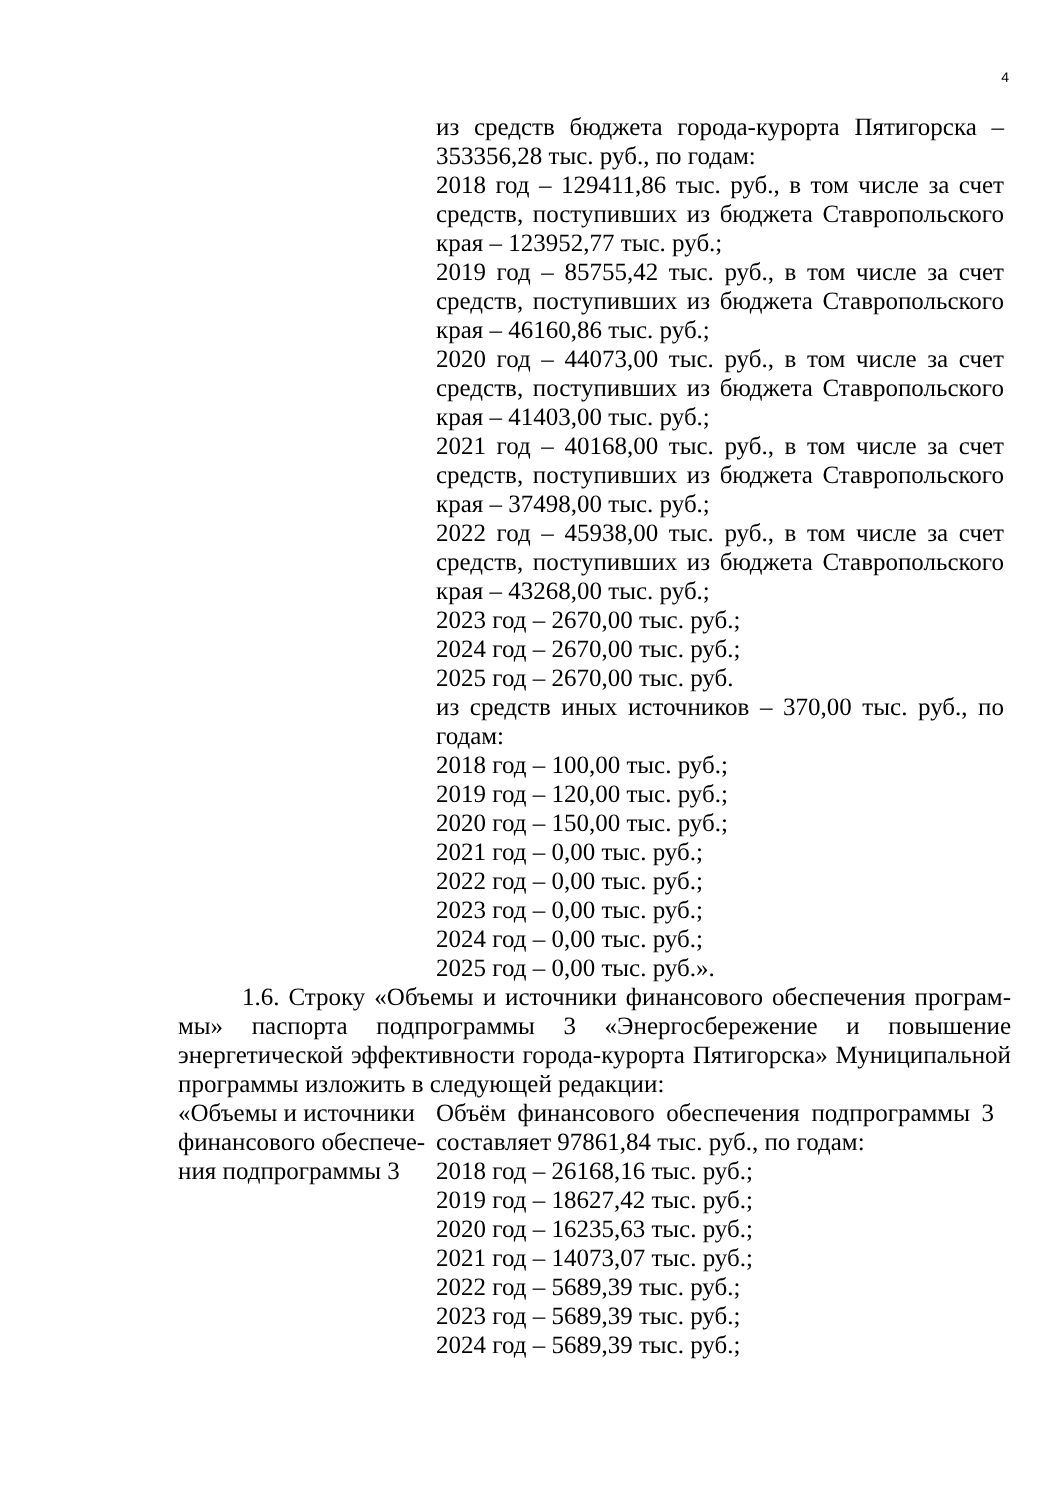4
из средств бюджета города-курорта Пятигорска – 353356,28 тыс. руб., по годам:
2018 год – 129411,86 тыс. руб., в том числе за счет средств, поступивших из бюджета Ставропольского края – 123952,77 тыс. руб.;
2019 год – 85755,42 тыс. руб., в том числе за счет средств, поступивших из бюджета Ставропольского края – 46160,86 тыс. руб.;
2020 год – 44073,00 тыс. руб., в том числе за счет средств, поступивших из бюджета Ставропольского края – 41403,00 тыс. руб.;
2021 год – 40168,00 тыс. руб., в том числе за счет средств, поступивших из бюджета Ставропольского края – 37498,00 тыс. руб.;
2022 год – 45938,00 тыс. руб., в том числе за счет средств, поступивших из бюджета Ставропольского края – 43268,00 тыс. руб.;
2023 год – 2670,00 тыс. руб.;
2024 год – 2670,00 тыс. руб.;
2025 год – 2670,00 тыс. руб.
из средств иных источников – 370,00 тыс. руб., по годам:
2018 год – 100,00 тыс. руб.;
2019 год – 120,00 тыс. руб.;
2020 год – 150,00 тыс. руб.;
2021 год – 0,00 тыс. руб.;
2022 год – 0,00 тыс. руб.;
2023 год – 0,00 тыс. руб.;
2024 год – 0,00 тыс. руб.;
2025 год – 0,00 тыс. руб.».
1.6. Строку «Объемы и источники финансового обеспечения програм­мы» паспорта подпрограммы 3 «Энергосбережение и повышение энергетической эффективности города-курорта Пятигорска» Муниципальной программы изложить в следующей редакции:
| «Объемы и источники финансового обеспече­ния подпрограммы 3 | Объём финансового обеспечения подпрограммы 3 составляет 97861,84 тыс. руб., по годам: 2018 год – 26168,16 тыс. руб.; 2019 год – 18627,42 тыс. руб.; 2020 год – 16235,63 тыс. руб.; 2021 год – 14073,07 тыс. руб.; 2022 год – 5689,39 тыс. руб.; 2023 год – 5689,39 тыс. руб.; 2024 год – 5689,39 тыс. руб.; |